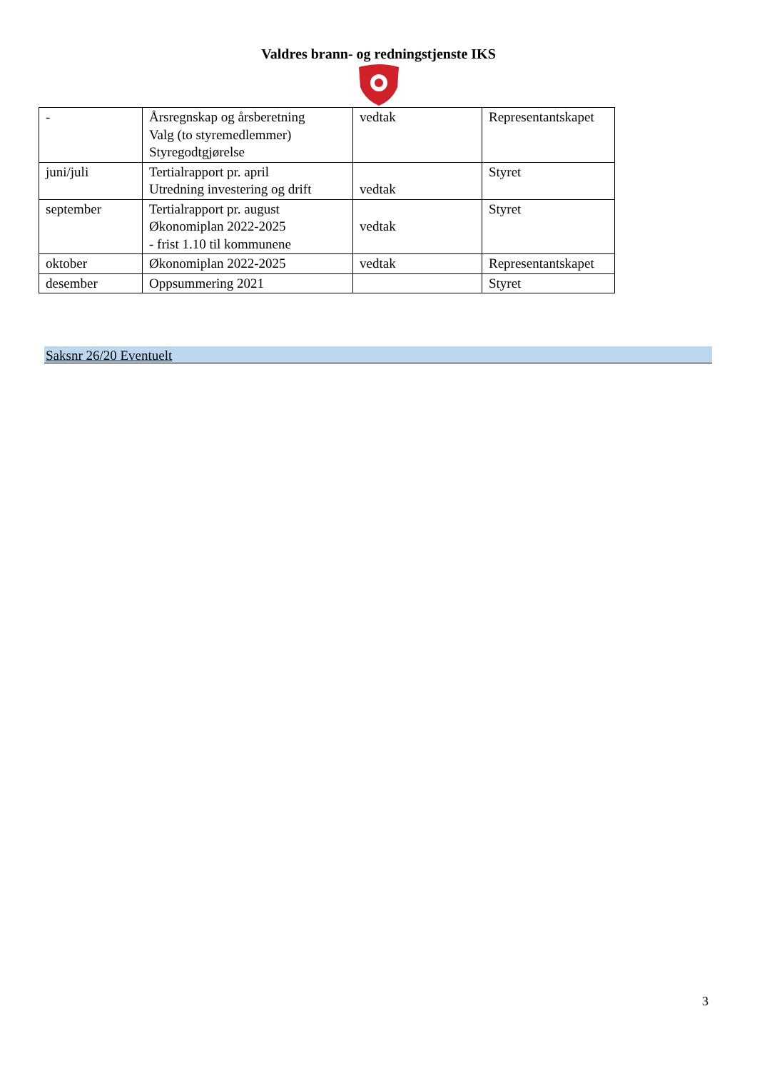Valdres brann- og redningstjenste IKS
| - | Årsregnskap og årsberetning Valg (to styremedlemmer) Styregodtgjørelse | vedtak | Representantskapet |
| juni/juli | Tertialrapport pr. april Utredning investering og drift | vedtak | Styret |
| september | Tertialrapport pr. august Økonomiplan 2022-2025 - frist 1.10 til kommunene | vedtak | Styret |
| oktober | Økonomiplan 2022-2025 | vedtak | Representantskapet |
| desember | Oppsummering 2021 | | Styret |
Saksnr 26/20 Eventuelt
3